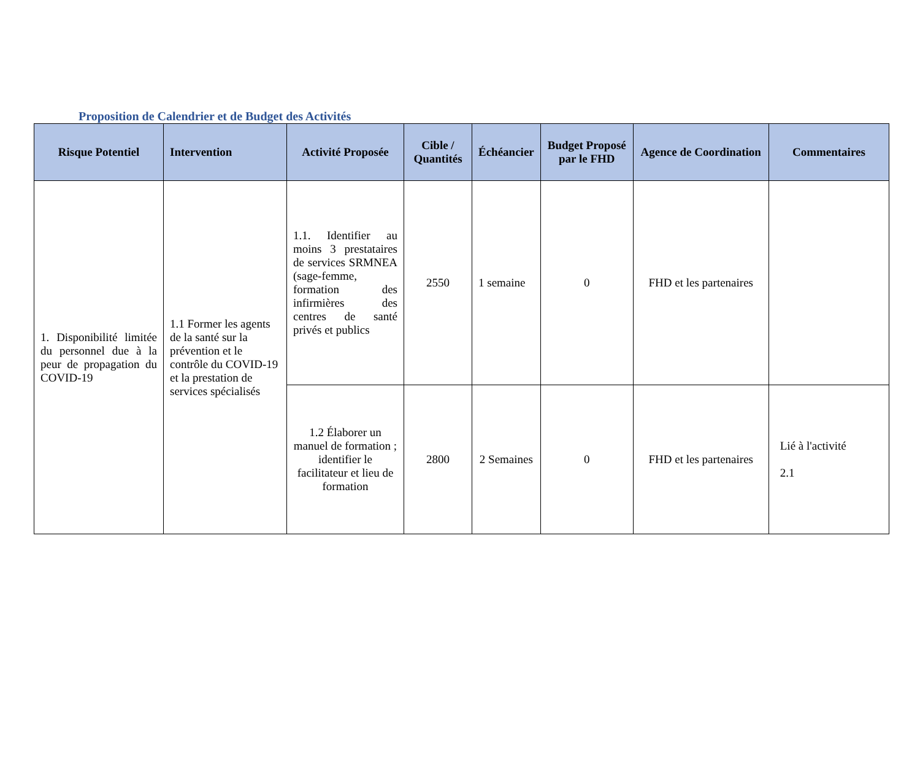Proposition de Calendrier et de Budget des Activités
| Risque Potentiel | Intervention | Activité Proposée | Cible / Quantités | Échéancier | Budget Proposé par le FHD | Agence de Coordination | Commentaires |
| --- | --- | --- | --- | --- | --- | --- | --- |
| 1. Disponibilité limitée du personnel due à la peur de propagation du COVID-19 | 1.1 Former les agents de la santé sur la prévention et le contrôle du COVID-19 et la prestation de services spécialisés | 1.1. Identifier au moins 3 prestataires de services SRMNEA (sage-femme, formation des infirmières des centres de santé privés et publics | 2550 | 1 semaine | 0 | FHD et les partenaires | |
| | | 1.2 Élaborer un manuel de formation ; identifier le facilitateur et lieu de formation | 2800 | 2 Semaines | 0 | FHD et les partenaires | Lié à l'activité 2.1 |